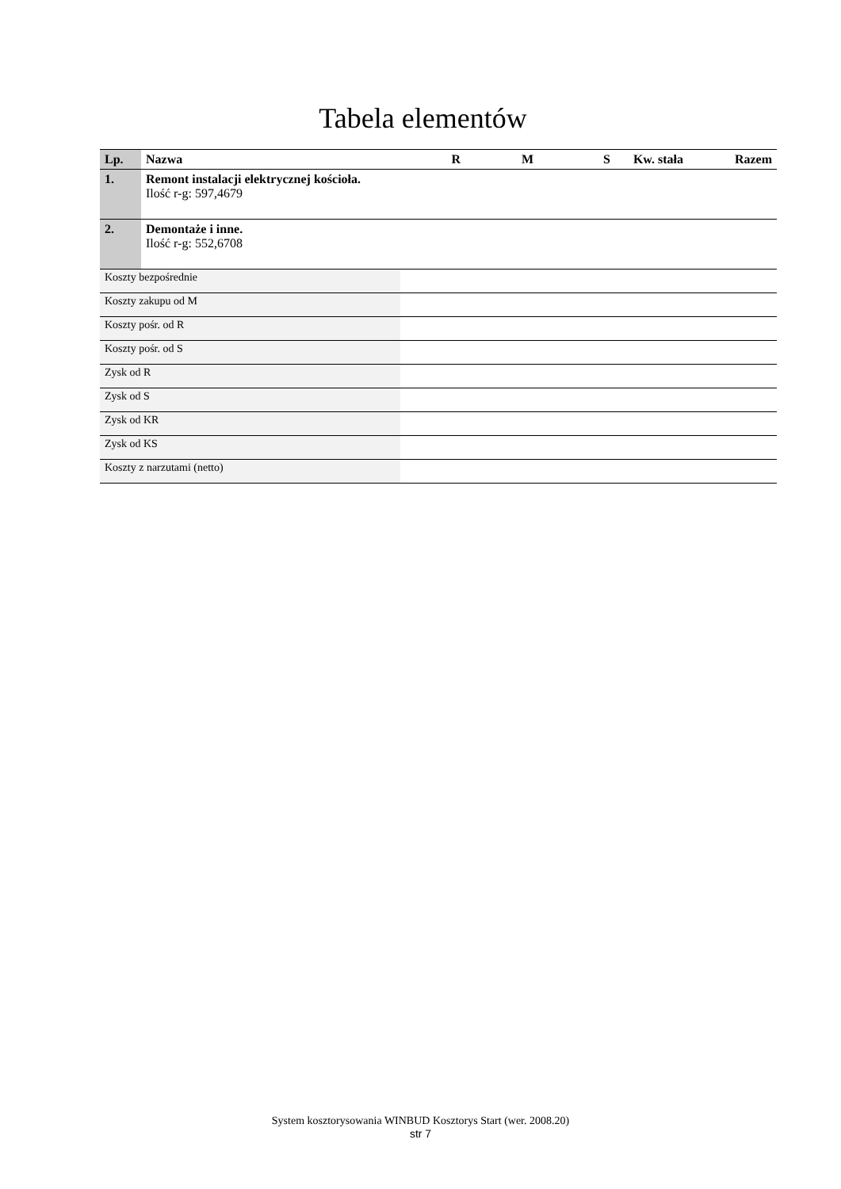Tabela elementów
| Lp. | Nazwa | | R | M | S | Kw. stała | Razem |
| --- | --- | --- | --- | --- | --- | --- | --- |
| 1. | Remont instalacji elektrycznej kościoła. Ilość r-g: 597,4679 | | | | | | |
| 2. | Demontaże i inne. Ilość r-g: 552,6708 | | | | | | |
| Koszty bezpośrednie | | | | | | | |
| Koszty zakupu od M | | | | | | | |
| Koszty pośr. od R | | | | | | | |
| Koszty pośr. od S | | | | | | | |
| Zysk od R | | | | | | | |
| Zysk od S | | | | | | | |
| Zysk od KR | | | | | | | |
| Zysk od KS | | | | | | | |
| Koszty z narzutami (netto) | | | | | | | |
System kosztorysowania WINBUD Kosztorys Start (wer. 2008.20)
str 7